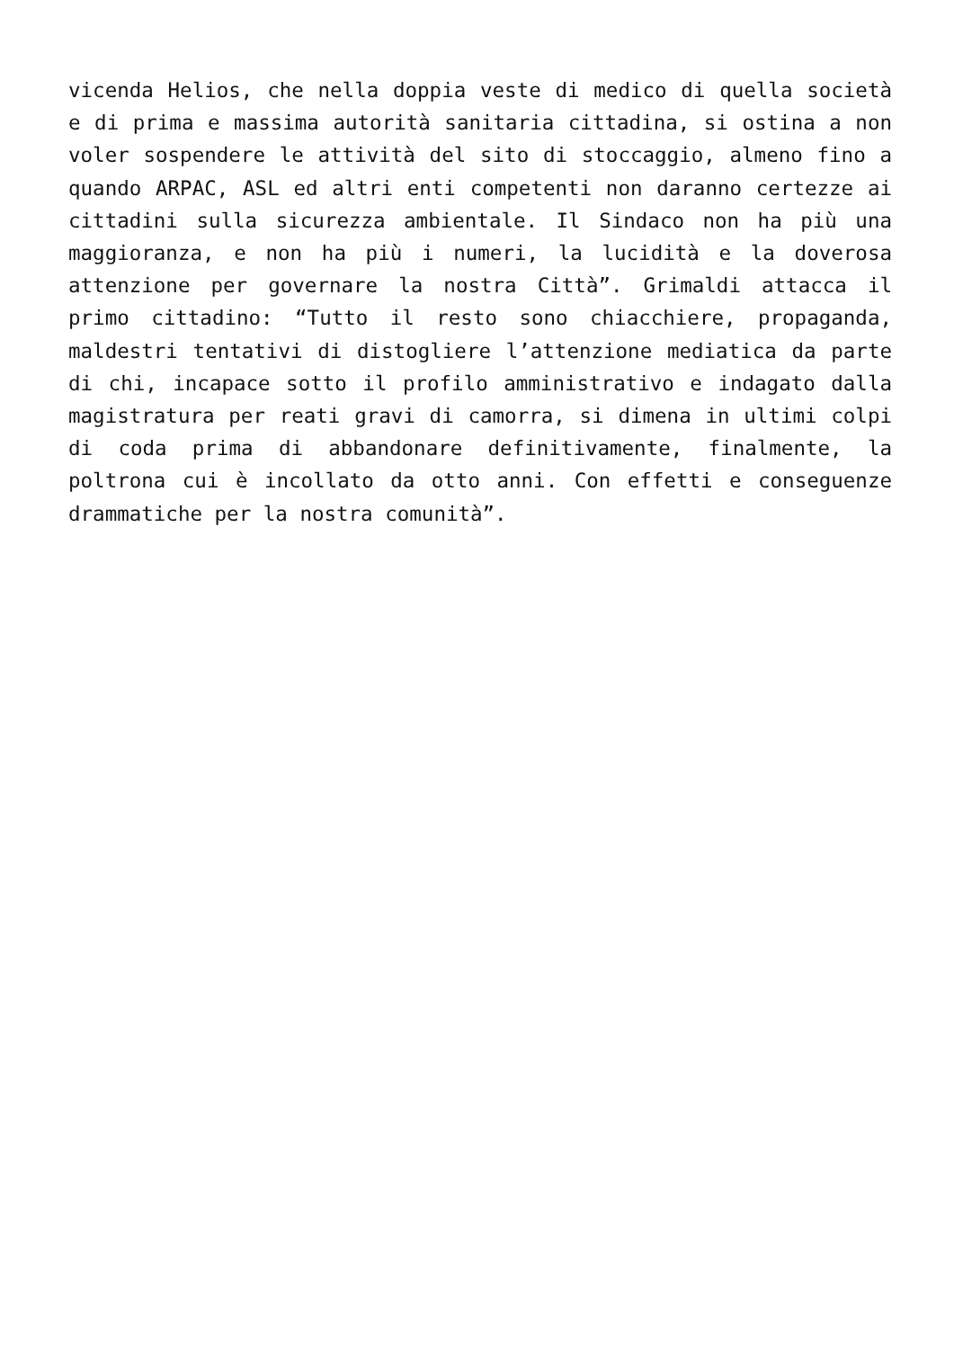vicenda Helios, che nella doppia veste di medico di quella società e di prima e massima autorità sanitaria cittadina, si ostina a non voler sospendere le attività del sito di stoccaggio, almeno fino a quando ARPAC, ASL ed altri enti competenti non daranno certezze ai cittadini sulla sicurezza ambientale. Il Sindaco non ha più una maggioranza, e non ha più i numeri, la lucidità e la doverosa attenzione per governare la nostra Città”. Grimaldi attacca il primo cittadino: “Tutto il resto sono chiacchiere, propaganda, maldestri tentativi di distogliere l’attenzione mediatica da parte di chi, incapace sotto il profilo amministrativo e indagato dalla magistratura per reati gravi di camorra, si dimena in ultimi colpi di coda prima di abbandonare definitivamente, finalmente, la poltrona cui è incollato da otto anni. Con effetti e conseguenze drammatiche per la nostra comunità”.